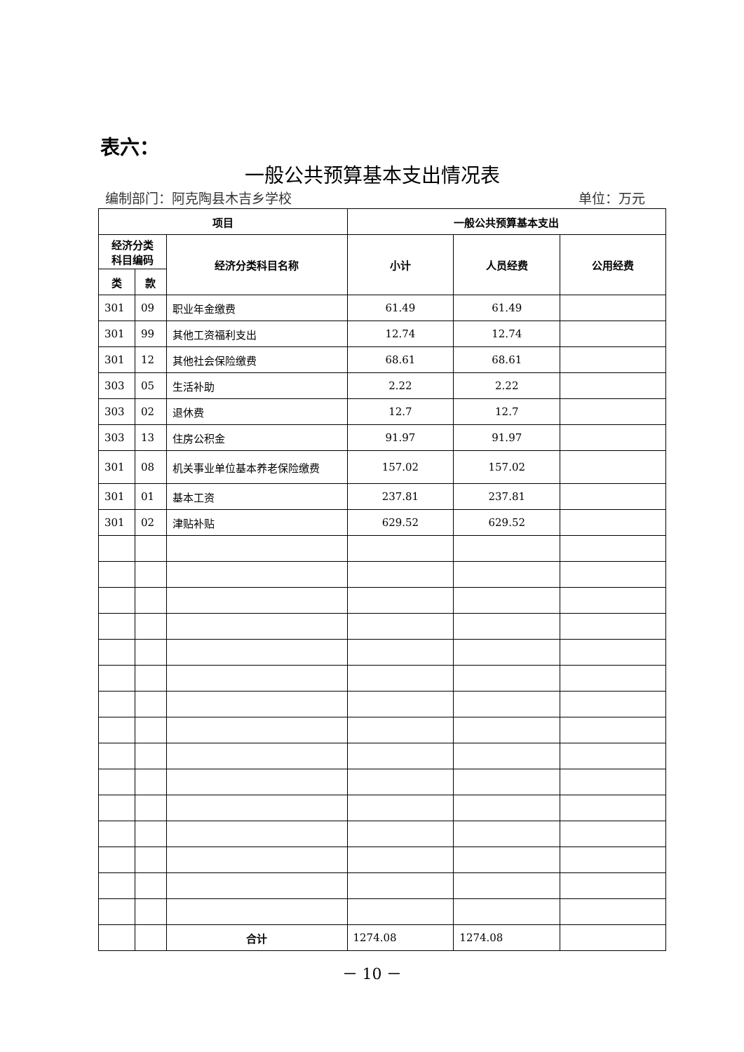表六：
一般公共预算基本支出情况表
编制部门：阿克陶县木吉乡学校 单位：万元
| 项目 | | | 一般公共预算基本支出 | | |
| --- | --- | --- | --- | --- | --- |
| 经济分类 科目编码 | | 经济分类科目名称 | 小计 | 人员经费 | 公用经费 |
| 类 | 款 | | | | |
| 301 | 09 | 职业年金缴费 | 61.49 | 61.49 | |
| 301 | 99 | 其他工资福利支出 | 12.74 | 12.74 | |
| 301 | 12 | 其他社会保险缴费 | 68.61 | 68.61 | |
| 303 | 05 | 生活补助 | 2.22 | 2.22 | |
| 303 | 02 | 退休费 | 12.7 | 12.7 | |
| 303 | 13 | 住房公积金 | 91.97 | 91.97 | |
| 301 | 08 | 机关事业单位基本养老保险缴费 | 157.02 | 157.02 | |
| 301 | 01 | 基本工资 | 237.81 | 237.81 | |
| 301 | 02 | 津贴补贴 | 629.52 | 629.52 | |
| | | 合计 | 1274.08 | 1274.08 | |
－ 10 －